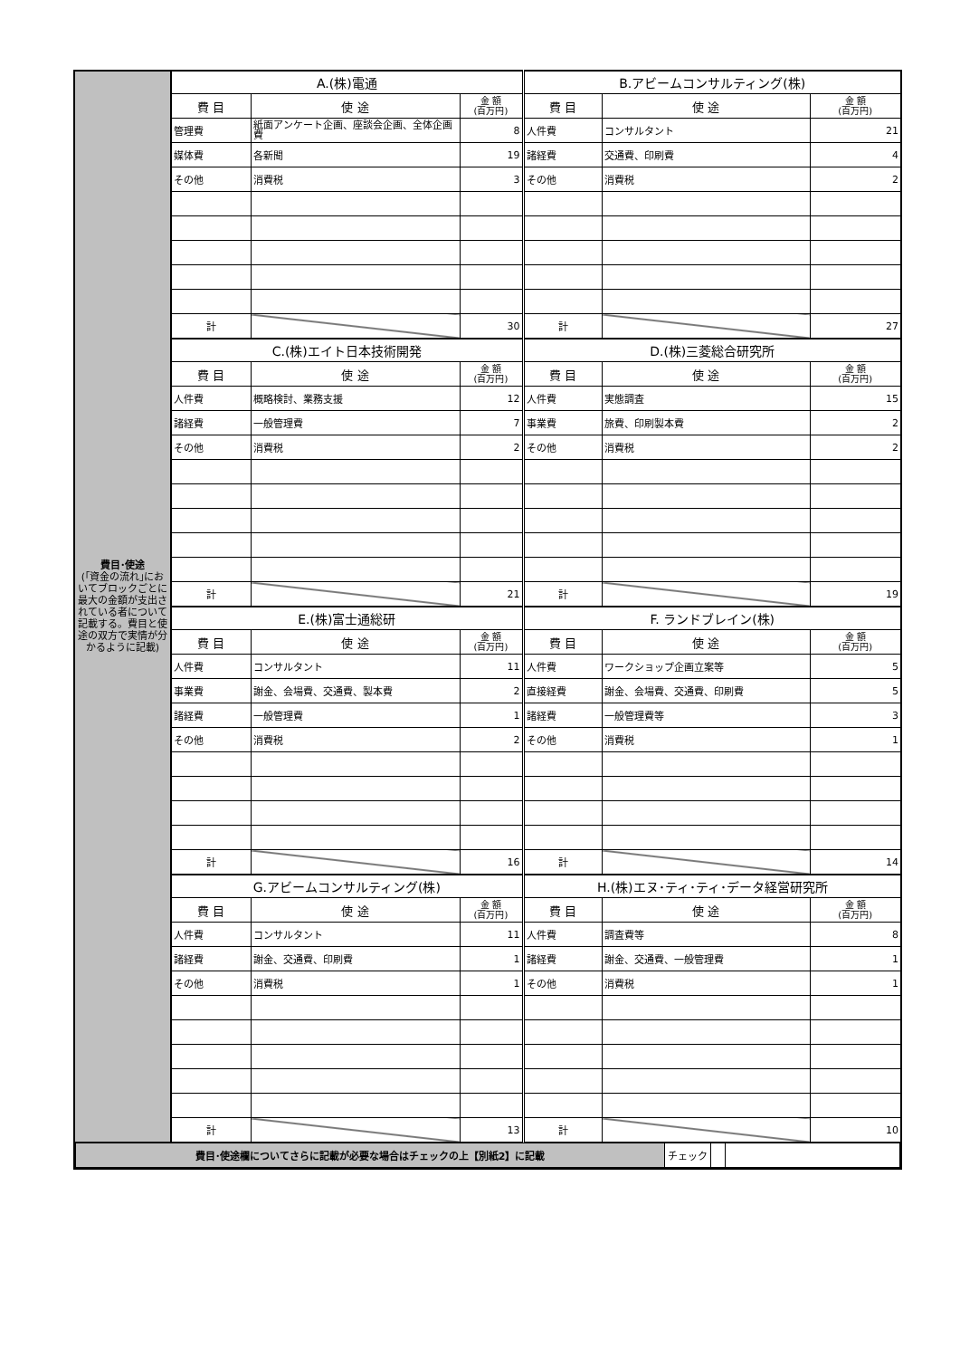| 費目･使途 (｢資金の流れ｣においてブロックごとに最大の金額が支出されている者について記載する。費目と使途の双方で実情が分かるように記載) | A.(株)電通 | | | B.アビームコンサルティング(株) | | |
| | 費 目 | 使 途 | 金 額 (百万円) | 費 目 | 使 途 | 金 額 (百万円) |
| | 管理費 | 紙面アンケート企画、座談会企画、全体企画費 | 8 | 人件費 | コンサルタント | 21 |
| | 媒体費 | 各新聞 | 19 | 諸経費 | 交通費、印刷費 | 4 |
| | その他 | 消費税 | 3 | その他 | 消費税 | 2 |
| | 計 | | 30 | 計 | | 27 |
| | C.(株)エイト日本技術開発 | | | D.(株)三菱総合研究所 | | |
| | 費 目 | 使 途 | 金 額 (百万円) | 費 目 | 使 途 | 金 額 (百万円) |
| | 人件費 | 概略検討、業務支援 | 12 | 人件費 | 実態調査 | 15 |
| | 諸経費 | 一般管理費 | 7 | 事業費 | 旅費、印刷製本費 | 2 |
| | その他 | 消費税 | 2 | その他 | 消費税 | 2 |
| | 計 | | 21 | 計 | | 19 |
| | E.(株)富士通総研 | | | F. ランドブレイン(株) | | |
| | 費 目 | 使 途 | 金 額 (百万円) | 費 目 | 使 途 | 金 額 (百万円) |
| | 人件費 | コンサルタント | 11 | 人件費 | ワークショップ企画立案等 | 5 |
| | 事業費 | 謝金、会場費、交通費、製本費 | 2 | 直接経費 | 謝金、会場費、交通費、印刷費 | 5 |
| | 諸経費 | 一般管理費 | 1 | 諸経費 | 一般管理費等 | 3 |
| | その他 | 消費税 | 2 | その他 | 消費税 | 1 |
| | 計 | | 16 | 計 | | 14 |
| | G.アビームコンサルティング(株) | | | H.(株)エヌ･ティ･ティ･データ経営研究所 | | |
| | 費 目 | 使 途 | 金 額 (百万円) | 費 目 | 使 途 | 金 額 (百万円) |
| | 人件費 | コンサルタント | 11 | 人件費 | 調査費等 | 8 |
| | 諸経費 | 謝金、交通費、印刷費 | 1 | 諸経費 | 謝金、交通費、一般管理費 | 1 |
| | その他 | 消費税 | 1 | その他 | 消費税 | 1 |
| | 計 | | 13 | 計 | | 10 |
| / 費目･使途欄についてさらに記載が必要な場合はチェックの上【別紙2】に記載 / チェック / / / | | | | | | |